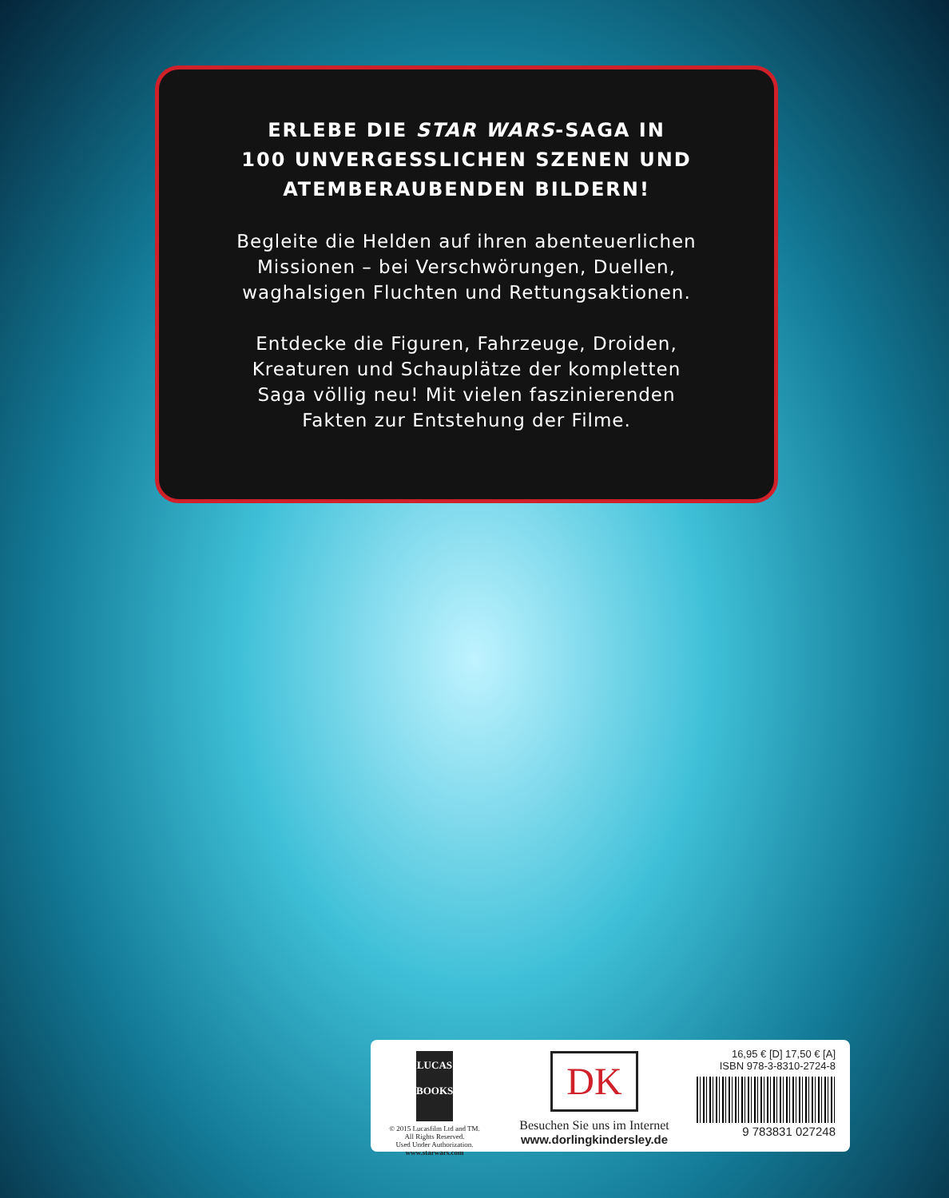ERLEBE DIE STAR WARS-SAGA IN
100 UNVERGESSLICHEN SZENEN UND
ATEMBERAUBENDEN BILDERN!
Begleite die Helden auf ihren abenteuerlichen
Missionen – bei Verschwörungen, Duellen,
waghalsigen Fluchten und Rettungsaktionen.
Entdecke die Figuren, Fahrzeuge, Droiden,
Kreaturen und Schauplätze der kompletten
Saga völlig neu! Mit vielen faszinierenden
Fakten zur Entstehung der Filme.
LUCAS
BOOKS
© 2015 Lucasfilm Ltd and TM.
All Rights Reserved.
Used Under Authorization.
www.starwars.com
DK
Besuchen Sie uns im Internet
www.dorlingkindersley.de
16,95 € [D] 17,50 € [A]
ISBN 978-3-8310-2724-8
9 783831 027248